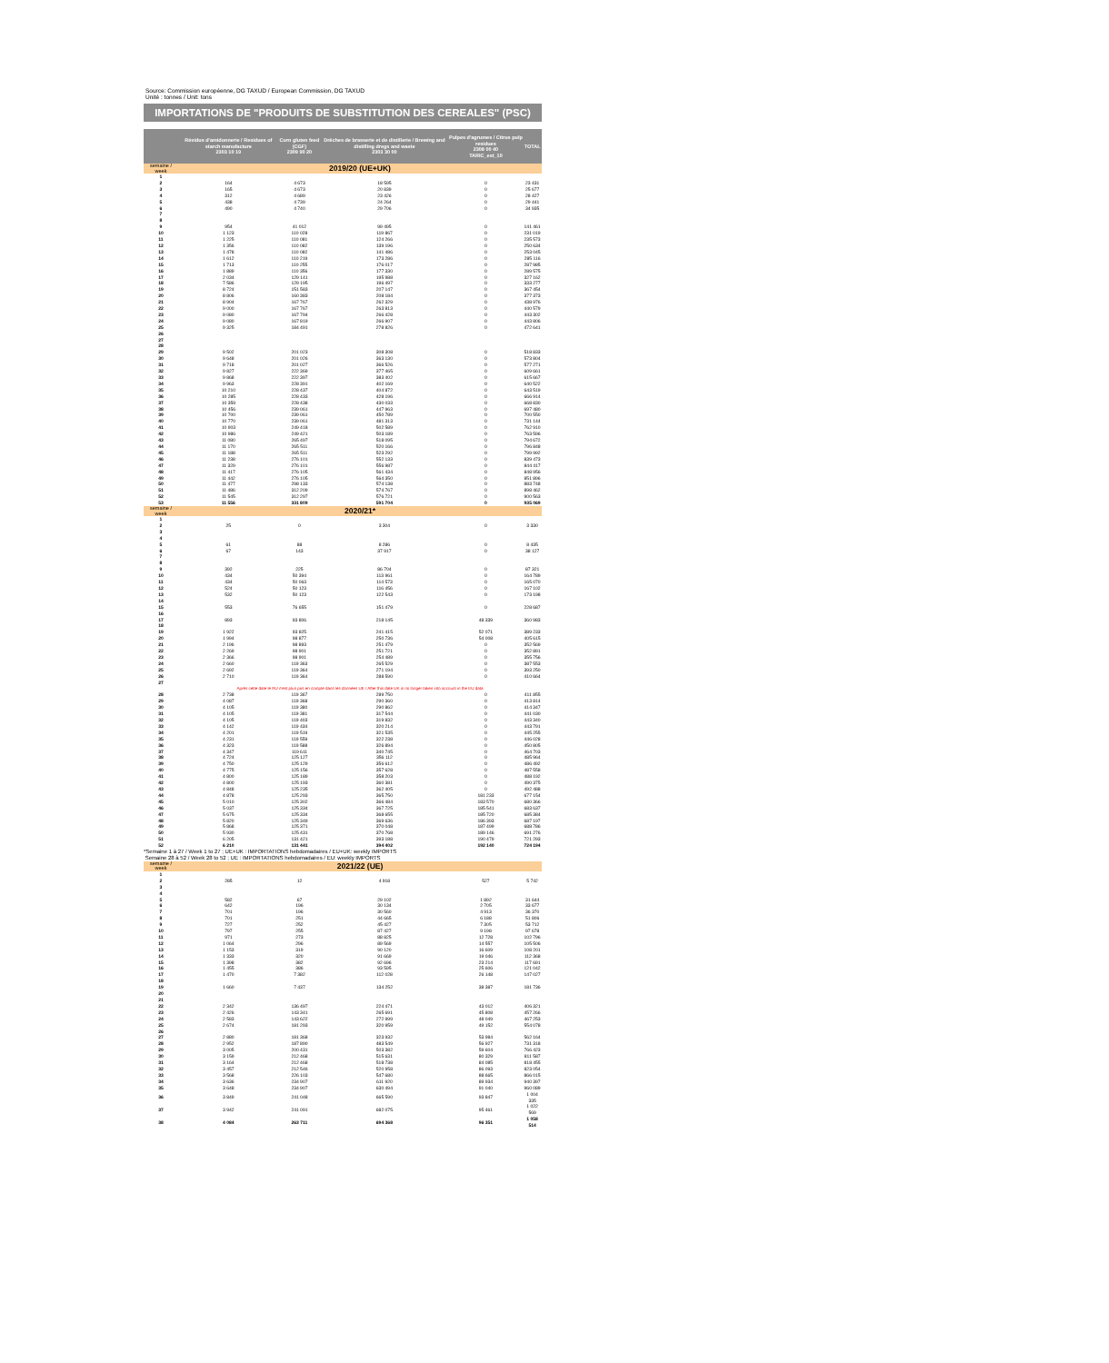Source: Commission européenne, DG TAXUD / European Commission, DG TAXUD
Unité : tonnes / Unit: tons
IMPORTATIONS DE "PRODUITS DE SUBSTITUTION DES CEREALES" (PSC)
| | Résidus d'amidonnerie / Residues of starch manufacture 2303 10 19 | Corn gluten feed (CGF) 2309 90 20 | Drêches de brasserie et de distillerie / Brewing and distilling dregs and waste 2303 30 00 | Pulpes d'agrumes / Citrus pulp residues 2308 00 40 TARIC_ext_10 | TOTAL |
| --- | --- | --- | --- | --- | --- |
| semaine / week | 2019/20 (UE+UK) | | | | |
| 1 | | | | | |
| 2 | 164 | 4 673 | 18 595 | 0 | 23 431 |
| 3 | 165 | 4 673 | 20 839 | 0 | 25 677 |
| 4 | 312 | 4 689 | 23 426 | 0 | 28 427 |
| 5 | 438 | 4 739 | 24 264 | 0 | 29 441 |
| 6 | 490 | 4 740 | 29 706 | 0 | 34 935 |
| 7 | | | | | |
| 8 | | | | | |
| 9 | 954 | 41 012 | 99 495 | 0 | 141 461 |
| 10 | 1 123 | 110 028 | 119 867 | 0 | 231 019 |
| 11 | 1 225 | 110 081 | 124 266 | 0 | 235 573 |
| 12 | 1 356 | 110 082 | 139 196 | 0 | 250 634 |
| 13 | 1 478 | 110 082 | 141 486 | 0 | 253 045 |
| 14 | 1 612 | 110 219 | 173 286 | 0 | 285 116 |
| 15 | 1 713 | 110 255 | 176 017 | 0 | 287 985 |
| 16 | 1 889 | 110 356 | 177 330 | 0 | 289 575 |
| 17 | 2 034 | 129 141 | 195 988 | 0 | 327 162 |
| 18 | 7 586 | 129 195 | 196 497 | 0 | 333 277 |
| 19 | 8 724 | 151 583 | 207 147 | 0 | 367 454 |
| 20 | 8 806 | 160 383 | 208 184 | 0 | 377 373 |
| 21 | 8 904 | 167 767 | 262 329 | 0 | 438 976 |
| 22 | 9 000 | 167 767 | 263 813 | 0 | 440 579 |
| 23 | 9 080 | 167 794 | 266 428 | 0 | 443 302 |
| 24 | 9 080 | 167 819 | 266 907 | 0 | 443 806 |
| 25 | 9 325 | 184 491 | 278 826 | 0 | 472 641 |
| 26 | | | | | |
| 27 | | | | | |
| 28 | | | | | |
| 29 | 9 502 | 201 023 | 308 308 | 0 | 518 833 |
| 30 | 9 648 | 201 026 | 363 130 | 0 | 573 804 |
| 31 | 9 718 | 201 027 | 366 526 | 0 | 577 271 |
| 32 | 9 827 | 222 369 | 377 465 | 0 | 609 661 |
| 33 | 9 868 | 222 397 | 383 402 | 0 | 615 667 |
| 34 | 9 963 | 228 391 | 402 169 | 0 | 640 522 |
| 35 | 10 210 | 228 437 | 404 872 | 0 | 643 519 |
| 36 | 10 285 | 228 433 | 428 196 | 0 | 666 914 |
| 37 | 10 359 | 228 438 | 430 033 | 0 | 668 830 |
| 38 | 10 456 | 239 061 | 447 963 | 0 | 697 480 |
| 39 | 10 700 | 239 061 | 450 789 | 0 | 700 550 |
| 40 | 10 770 | 239 061 | 481 313 | 0 | 731 144 |
| 41 | 10 903 | 249 418 | 502 589 | 0 | 762 910 |
| 42 | 10 986 | 249 421 | 503 189 | 0 | 763 596 |
| 43 | 11 080 | 265 497 | 518 095 | 0 | 794 672 |
| 44 | 11 170 | 265 511 | 520 166 | 0 | 796 848 |
| 45 | 11 188 | 265 511 | 523 292 | 0 | 799 992 |
| 46 | 11 238 | 276 101 | 552 133 | 0 | 839 473 |
| 47 | 11 329 | 276 101 | 556 987 | 0 | 844 417 |
| 48 | 11 417 | 276 105 | 561 434 | 0 | 848 956 |
| 49 | 11 442 | 276 105 | 564 350 | 0 | 851 896 |
| 50 | 11 477 | 298 133 | 574 138 | 0 | 883 748 |
| 51 | 11 486 | 312 209 | 574 767 | 0 | 898 462 |
| 52 | 11 545 | 312 297 | 576 721 | 0 | 900 563 |
| 53 | 11 556 | 331 809 | 591 704 | 0 | 935 069 |
| semaine / week | 2020/21* | | | | |
| 1 | | | | | |
| 2 | 25 | 0 | 3 304 | 0 | 3 330 |
| 3 | | | | | |
| 4 | | | | | |
| 5 | 61 | 88 | 8 286 | 0 | 8 435 |
| 6 | 67 | 143 | 37 917 | 0 | 38 127 |
| 7 | | | | | |
| 8 | | | | | |
| 9 | 392 | 225 | 86 704 | 0 | 87 321 |
| 10 | 434 | 50 394 | 113 961 | 0 | 164 789 |
| 11 | 434 | 50 063 | 114 573 | 0 | 165 070 |
| 12 | 524 | 50 123 | 116 456 | 0 | 167 102 |
| 13 | 532 | 50 123 | 122 543 | 0 | 173 198 |
| 14 | | | | | |
| 15 | 553 | 76 655 | 151 479 | 0 | 228 687 |
| 16 | | | | | |
| 17 | 893 | 93 806 | 218 145 | 48 339 | 360 983 |
| 18 | | | | | |
| 19 | 1 922 | 93 825 | 241 415 | 52 071 | 389 233 |
| 20 | 1 994 | 98 877 | 250 736 | 54 008 | 405 615 |
| 21 | 2 196 | 98 893 | 251 479 | 0 | 352 569 |
| 22 | 2 269 | 98 901 | 251 721 | 0 | 352 891 |
| 23 | 2 366 | 98 901 | 254 489 | 0 | 355 756 |
| 24 | 2 660 | 119 363 | 265 529 | 0 | 387 553 |
| 25 | 2 692 | 119 364 | 271 194 | 0 | 393 250 |
| 26 | 2 710 | 119 364 | 288 590 | 0 | 410 664 |
| 27 | | | | | |
| | Après cette date le RU n'est plus pris en compte dans les données UE / After this date UK is no longer taken into account in the EU data | | | | |
| 28 | 2 738 | 119 367 | 289 750 | 0 | 411 855 |
| 29 | 4 087 | 119 368 | 290 360 | 0 | 413 814 |
| 30 | 4 105 | 119 380 | 290 862 | 0 | 414 347 |
| 31 | 4 105 | 119 381 | 317 544 | 0 | 441 030 |
| 32 | 4 105 | 119 403 | 319 832 | 0 | 443 340 |
| 33 | 4 142 | 119 434 | 320 214 | 0 | 443 791 |
| 34 | 4 201 | 119 519 | 321 535 | 0 | 445 255 |
| 35 | 4 231 | 119 559 | 322 238 | 0 | 446 028 |
| 36 | 4 323 | 119 588 | 326 894 | 0 | 450 805 |
| 37 | 4 347 | 119 611 | 340 745 | 0 | 464 703 |
| 38 | 4 724 | 125 127 | 356 112 | 0 | 485 964 |
| 39 | 4 750 | 125 129 | 356 612 | 0 | 486 492 |
| 40 | 4 775 | 125 156 | 357 628 | 0 | 487 558 |
| 41 | 4 800 | 125 189 | 358 203 | 0 | 488 192 |
| 42 | 4 800 | 125 193 | 360 381 | 0 | 490 375 |
| 43 | 4 848 | 125 235 | 362 405 | 0 | 492 488 |
| 44 | 4 878 | 125 293 | 365 750 | 181 233 | 677 154 |
| 45 | 5 010 | 125 302 | 366 484 | 183 570 | 680 366 |
| 46 | 5 037 | 125 334 | 367 725 | 185 541 | 683 637 |
| 47 | 5 675 | 125 334 | 368 655 | 185 720 | 685 384 |
| 48 | 5 820 | 125 349 | 369 636 | 186 393 | 687 197 |
| 49 | 5 868 | 125 371 | 370 048 | 187 499 | 688 786 |
| 50 | 5 930 | 125 431 | 370 768 | 189 146 | 691 276 |
| 51 | 6 205 | 131 421 | 393 188 | 190 479 | 721 293 |
| 52 | 6 210 | 131 441 | 394 402 | 192 140 | 724 194 |
| *Semaine 1 à 27 / Week 1 to 27 ; UE+UK : IMPORTATIONS hebdomadaires / EU+UK: weekly IMPORTS | | | | | |
| Semaine 28 à 52 / Week 28 to 52 ; UE : IMPORTATIONS hebdomadaires / EU: weekly IMPORTS | | | | | |
| semaine / week | 2021/22 (UE) | | | | |
| 1 | | | | | |
| 2 | 285 | 12 | 4 918 | 527 | 5 742 |
| 3 | | | | | |
| 4 | | | | | |
| 5 | 582 | 67 | 29 102 | 1 892 | 31 644 |
| 6 | 642 | 196 | 30 134 | 2 705 | 33 677 |
| 7 | 701 | 196 | 30 560 | 4 913 | 36 370 |
| 8 | 701 | 251 | 44 665 | 6 188 | 51 806 |
| 9 | 727 | 252 | 45 427 | 7 305 | 53 712 |
| 10 | 797 | 255 | 87 427 | 9 198 | 97 678 |
| 11 | 971 | 273 | 88 825 | 12 728 | 102 796 |
| 12 | 1 064 | 296 | 89 569 | 14 557 | 105 506 |
| 13 | 1 153 | 319 | 90 120 | 16 609 | 108 201 |
| 14 | 1 333 | 320 | 91 669 | 19 046 | 112 368 |
| 15 | 1 398 | 382 | 92 696 | 23 214 | 117 691 |
| 16 | 1 455 | 386 | 93 595 | 25 606 | 121 042 |
| 17 | 1 470 | 7 382 | 112 028 | 26 148 | 147 027 |
| 18 | | | | | |
| 19 | 1 660 | 7 437 | 134 252 | 38 387 | 181 736 |
| 20 | | | | | |
| 21 | | | | | |
| 22 | 2 342 | 136 497 | 224 471 | 43 012 | 406 321 |
| 23 | 2 426 | 143 341 | 265 691 | 45 808 | 457 266 |
| 24 | 2 583 | 143 622 | 272 999 | 48 049 | 467 253 |
| 25 | 2 674 | 181 293 | 320 959 | 49 152 | 554 078 |
| 26 | | | | | |
| 27 | 2 880 | 181 368 | 323 932 | 53 984 | 562 164 |
| 28 | 2 952 | 187 890 | 483 549 | 56 927 | 731 318 |
| 29 | 3 005 | 200 431 | 503 382 | 59 604 | 766 423 |
| 30 | 3 159 | 212 468 | 515 631 | 80 329 | 811 587 |
| 31 | 3 164 | 212 468 | 518 738 | 84 085 | 818 455 |
| 32 | 3 457 | 212 546 | 520 958 | 86 093 | 823 054 |
| 33 | 3 568 | 226 103 | 547 680 | 88 665 | 866 015 |
| 34 | 3 636 | 234 907 | 611 920 | 89 934 | 940 397 |
| 35 | 3 648 | 234 907 | 630 494 | 91 040 | 960 089 |
| 36 | 3 849 | 241 048 | 665 590 | 93 847 | 1 004 335 |
| 37 | 3 942 | 241 091 | 682 075 | 95 461 | 1 022 569 |
| 38 | 4 084 | 263 711 | 694 368 | 96 351 | 1 058 514 |